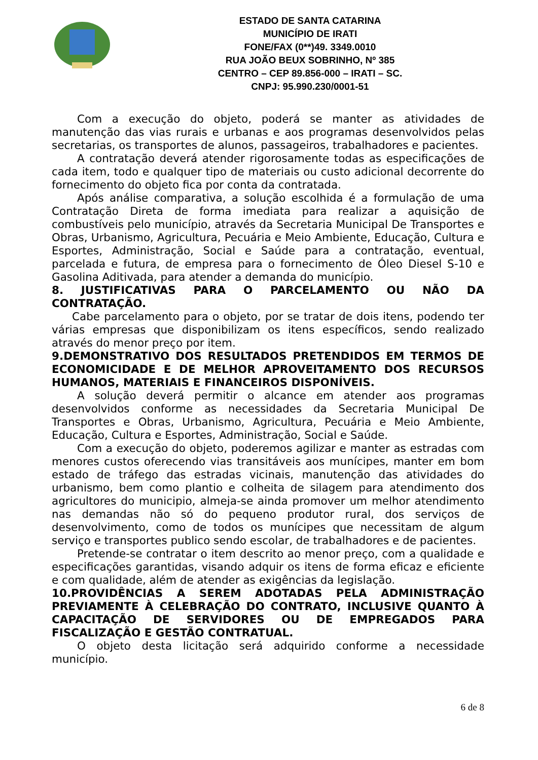ESTADO DE SANTA CATARINA
MUNICÍPIO DE IRATI
FONE/FAX (0**)49. 3349.0010
RUA JOÃO BEUX SOBRINHO, Nº 385
CENTRO – CEP 89.856-000 – IRATI – SC.
CNPJ: 95.990.230/0001-51
Com a execução do objeto, poderá se manter as atividades de manutenção das vias rurais e urbanas e aos programas desenvolvidos pelas secretarias, os transportes de alunos, passageiros, trabalhadores e pacientes.
A contratação deverá atender rigorosamente todas as especificações de cada item, todo e qualquer tipo de materiais ou custo adicional decorrente do fornecimento do objeto fica por conta da contratada.
Após análise comparativa, a solução escolhida é a formulação de uma Contratação Direta de forma imediata para realizar a aquisição de combustíveis pelo município, através da Secretaria Municipal De Transportes e Obras, Urbanismo, Agricultura, Pecuária e Meio Ambiente, Educação, Cultura e Esportes, Administração, Social e Saúde para a contratação, eventual, parcelada e futura, de empresa para o fornecimento de Óleo Diesel S-10 e Gasolina Aditivada, para atender a demanda do município.
8. JUSTIFICATIVAS PARA O PARCELAMENTO OU NÃO DA CONTRATAÇÃO.
Cabe parcelamento para o objeto, por se tratar de dois itens, podendo ter várias empresas que disponibilizam os itens específicos, sendo realizado através do menor preço por item.
9.DEMONSTRATIVO DOS RESULTADOS PRETENDIDOS EM TERMOS DE ECONOMICIDADE E DE MELHOR APROVEITAMENTO DOS RECURSOS HUMANOS, MATERIAIS E FINANCEIROS DISPONÍVEIS.
A solução deverá permitir o alcance em atender aos programas desenvolvidos conforme as necessidades da Secretaria Municipal De Transportes e Obras, Urbanismo, Agricultura, Pecuária e Meio Ambiente, Educação, Cultura e Esportes, Administração, Social e Saúde.
Com a execução do objeto, poderemos agilizar e manter as estradas com menores custos oferecendo vias transitáveis aos munícipes, manter em bom estado de tráfego das estradas vicinais, manutenção das atividades do urbanismo, bem como plantio e colheita de silagem para atendimento dos agricultores do municipio, almeja-se ainda promover um melhor atendimento nas demandas não só do pequeno produtor rural, dos serviços de desenvolvimento, como de todos os munícipes que necessitam de algum serviço e transportes publico sendo escolar, de trabalhadores e de pacientes.
Pretende-se contratar o item descrito ao menor preço, com a qualidade e especificações garantidas, visando adquir os itens de forma eficaz e eficiente e com qualidade, além de atender as exigências da legislação.
10.PROVIDÊNCIAS A SEREM ADOTADAS PELA ADMINISTRAÇÃO PREVIAMENTE À CELEBRAÇÃO DO CONTRATO, INCLUSIVE QUANTO À CAPACITAÇÃO DE SERVIDORES OU DE EMPREGADOS PARA FISCALIZAÇÃO E GESTÃO CONTRATUAL.
O objeto desta licitação será adquirido conforme a necessidade município.
6 de 8